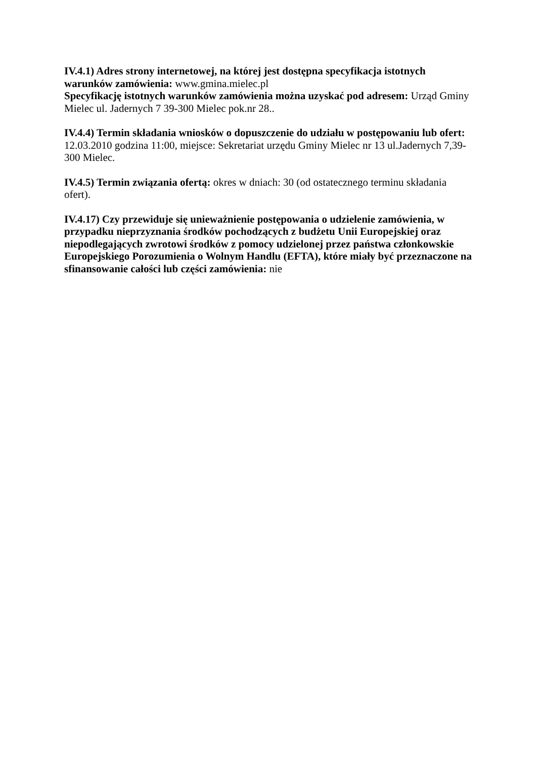IV.4.1) Adres strony internetowej, na której jest dostępna specyfikacja istotnych warunków zamówienia: www.gmina.mielec.pl
Specyfikację istotnych warunków zamówienia można uzyskać pod adresem: Urząd Gminy Mielec ul. Jadernych 7 39-300 Mielec pok.nr 28..
IV.4.4) Termin składania wniosków o dopuszczenie do udziału w postępowaniu lub ofert: 12.03.2010 godzina 11:00, miejsce: Sekretariat urzędu Gminy Mielec nr 13 ul.Jadernych 7,39-300 Mielec.
IV.4.5) Termin związania ofertą: okres w dniach: 30 (od ostatecznego terminu składania ofert).
IV.4.17) Czy przewiduje się unieważnienie postępowania o udzielenie zamówienia, w przypadku nieprzyznania środków pochodzących z budżetu Unii Europejskiej oraz niepodlegających zwrotowi środków z pomocy udzielonej przez państwa członkowskie Europejskiego Porozumienia o Wolnym Handlu (EFTA), które miały być przeznaczone na sfinansowanie całości lub części zamówienia: nie